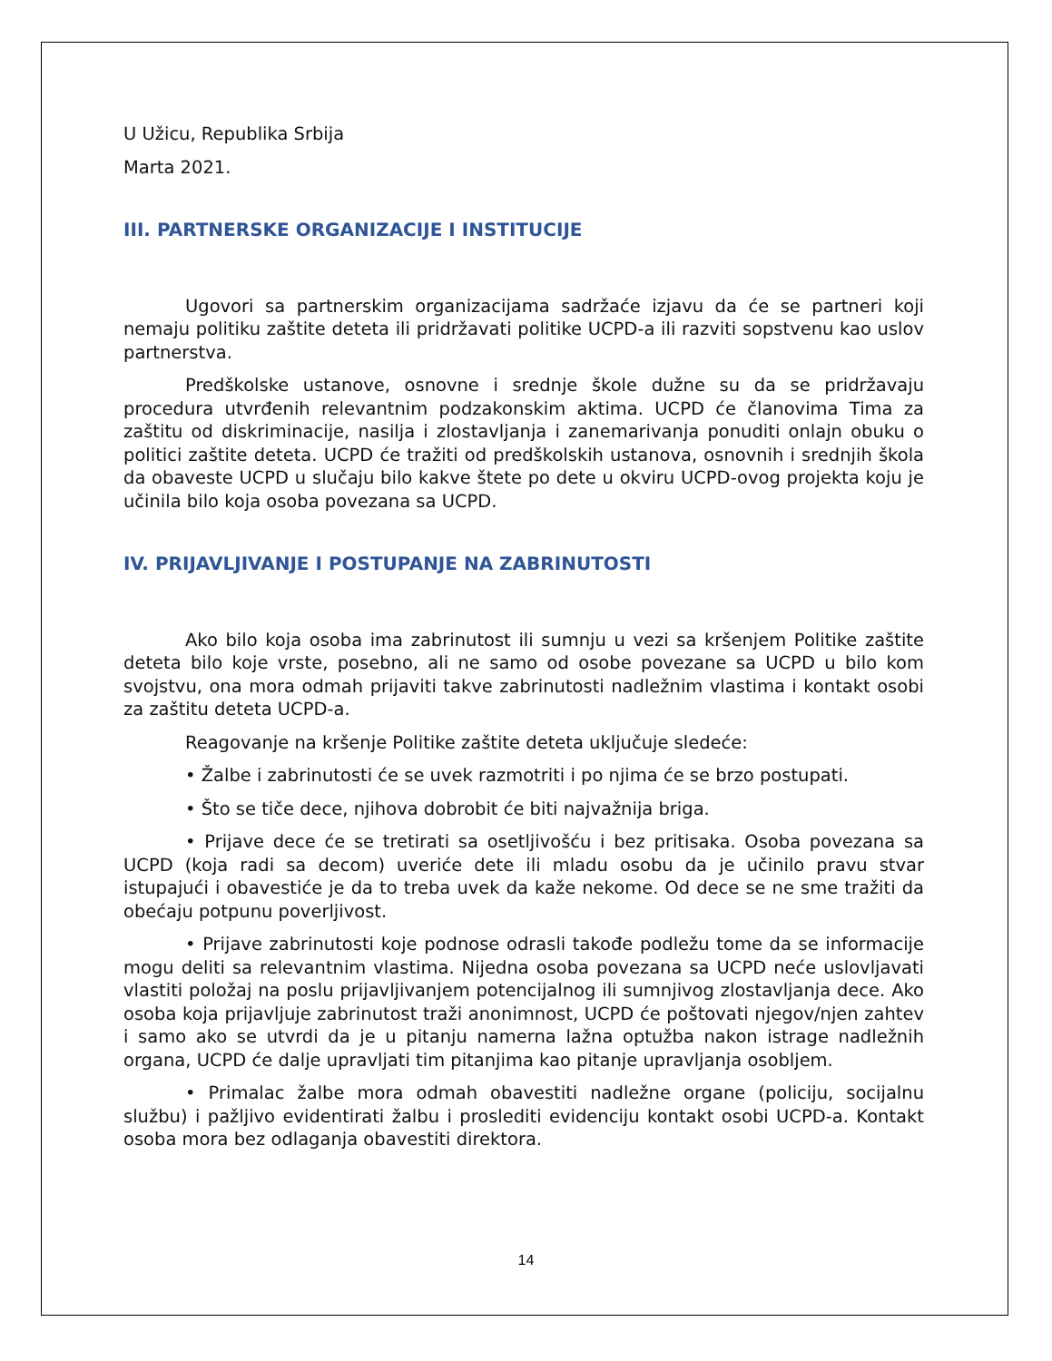U Užicu, Republika Srbija
Marta 2021.
III. PARTNERSKE ORGANIZACIJE I INSTITUCIJE
Ugovori sa partnerskim organizacijama sadržaće izjavu da će se partneri koji nemaju politiku zaštite deteta ili pridržavati politike UCPD-a ili razviti sopstvenu kao uslov partnerstva.
Predškolske ustanove, osnovne i srednje škole dužne su da se pridržavaju procedura utvrđenih relevantnim podzakonskim aktima. UCPD će članovima Tima za zaštitu od diskriminacije, nasilja i zlostavljanja i zanemarivanja ponuditi onlajn obuku o politici zaštite deteta. UCPD će tražiti od predškolskih ustanova, osnovnih i srednjih škola da obaveste UCPD u slučaju bilo kakve štete po dete u okviru UCPD-ovog projekta koju je učinila bilo koja osoba povezana sa UCPD.
IV. PRIJAVLJIVANJE I POSTUPANJE NA ZABRINUTOSTI
Ako bilo koja osoba ima zabrinutost ili sumnju u vezi sa kršenjem Politike zaštite deteta bilo koje vrste, posebno, ali ne samo od osobe povezane sa UCPD u bilo kom svojstvu, ona mora odmah prijaviti takve zabrinutosti nadležnim vlastima i kontakt osobi za zaštitu deteta UCPD-a.
Reagovanje na kršenje Politike zaštite deteta uključuje sledeće:
• Žalbe i zabrinutosti će se uvek razmotriti i po njima će se brzo postupati.
• Što se tiče dece, njihova dobrobit će biti najvažnija briga.
• Prijave dece će se tretirati sa osetljivošću i bez pritisaka. Osoba povezana sa UCPD (koja radi sa decom) uveriće dete ili mladu osobu da je učinilo pravu stvar istupajući i obavestiće je da to treba uvek da kaže nekome. Od dece se ne sme tražiti da obećaju potpunu poverljivost.
• Prijave zabrinutosti koje podnose odrasli takođe podležu tome da se informacije mogu deliti sa relevantnim vlastima. Nijedna osoba povezana sa UCPD neće uslovljavati vlastiti položaj na poslu prijavljivanjem potencijalnog ili sumnjivog zlostavljanja dece. Ako osoba koja prijavljuje zabrinutost traži anonimnost, UCPD će poštovati njegov/njen zahtev i samo ako se utvrdi da je u pitanju namerna lažna optužba nakon istrage nadležnih organa, UCPD će dalje upravljati tim pitanjima kao pitanje upravljanja osobljem.
• Primalac žalbe mora odmah obavestiti nadležne organe (policiju, socijalnu službu) i pažljivo evidentirati žalbu i proslediti evidenciju kontakt osobi UCPD-a. Kontakt osoba mora bez odlaganja obavestiti direktora.
14